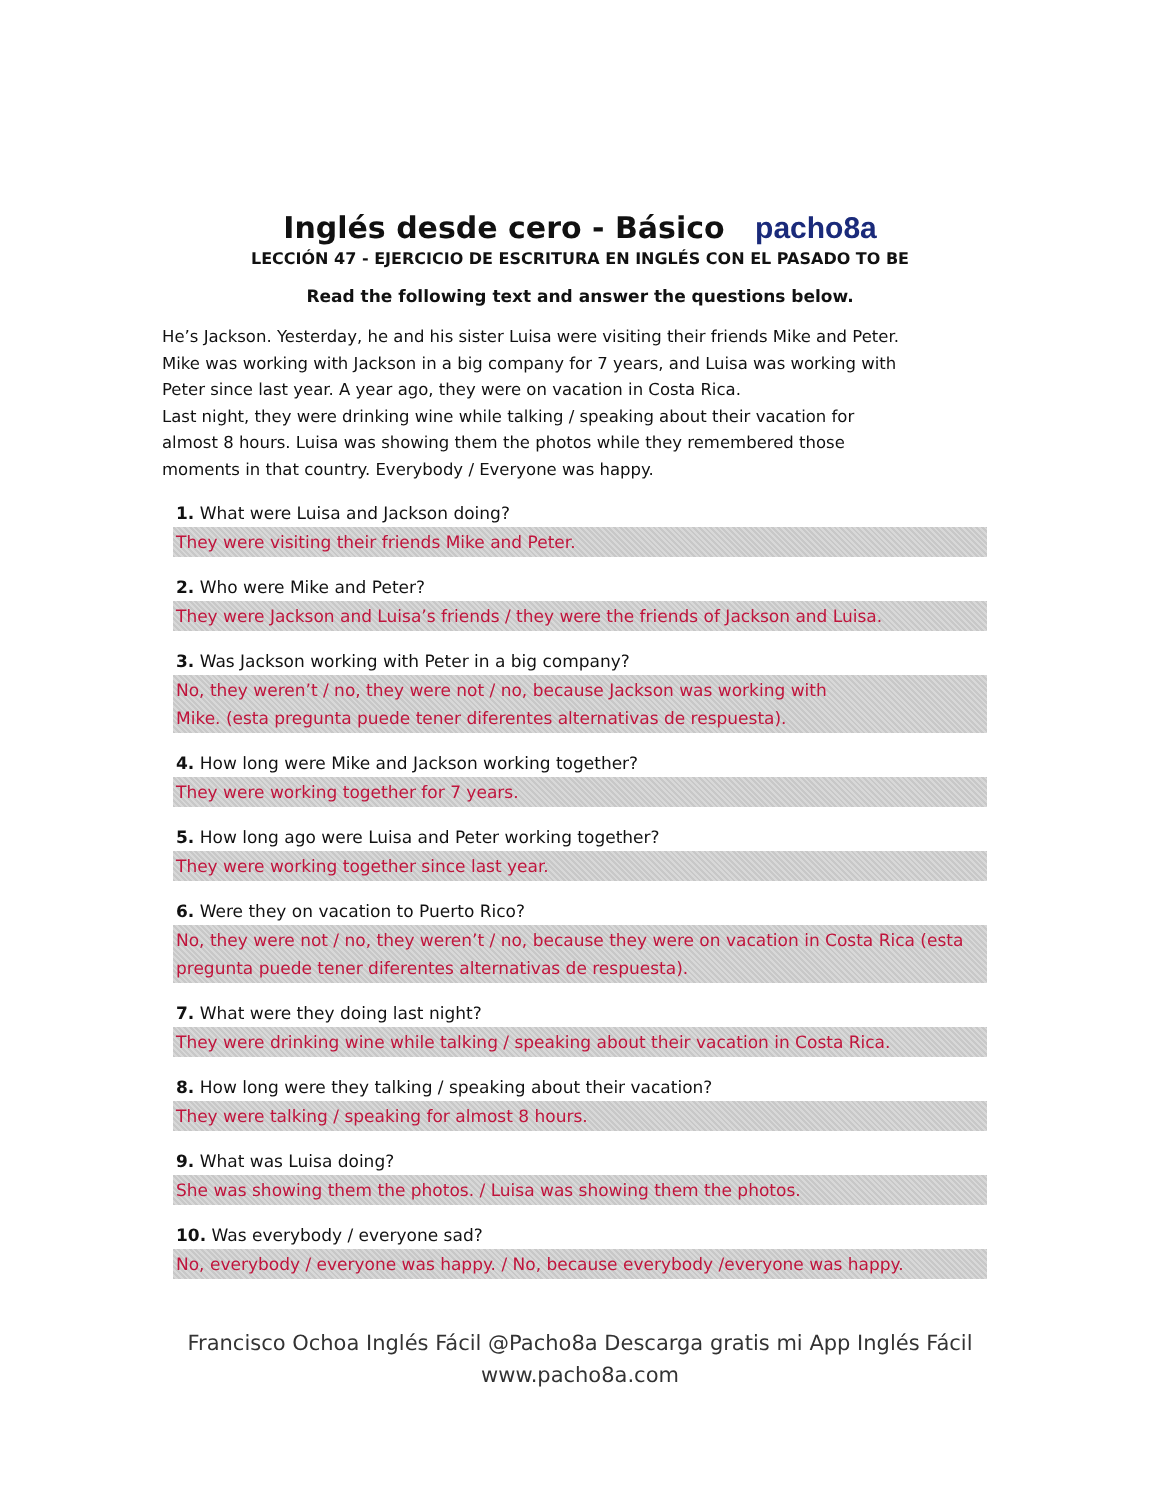Inglés desde cero - Básico pacho8a
LECCIÓN 47 - EJERCICIO DE ESCRITURA EN INGLÉS CON EL PASADO TO BE
Read the following text and answer the questions below.
He’s Jackson. Yesterday, he and his sister Luisa were visiting their friends Mike and Peter. Mike was working with Jackson in a big company for 7 years, and Luisa was working with Peter since last year. A year ago, they were on vacation in Costa Rica.
Last night, they were drinking wine while talking / speaking about their vacation for almost 8 hours. Luisa was showing them the photos while they remembered those moments in that country. Everybody / Everyone was happy.
1. What were Luisa and Jackson doing?
They were visiting their friends Mike and Peter.
2. Who were Mike and Peter?
They were Jackson and Luisa’s friends / they were the friends of Jackson and Luisa.
3. Was Jackson working with Peter in a big company?
No, they weren’t / no, they were not / no, because Jackson was working with
Mike. (esta pregunta puede tener diferentes alternativas de respuesta).
4. How long were Mike and Jackson working together?
They were working together for 7 years.
5. How long ago were Luisa and Peter working together?
They were working together since last year.
6. Were they on vacation to Puerto Rico?
No, they were not / no, they weren’t / no, because they were on vacation in Costa Rica (esta pregunta puede tener diferentes alternativas de respuesta).
7. What were they doing last night?
They were drinking wine while talking / speaking about their vacation in Costa Rica.
8. How long were they talking / speaking about their vacation?
They were talking / speaking for almost 8 hours.
9. What was Luisa doing?
She was showing them the photos. / Luisa was showing them the photos.
10. Was everybody / everyone sad?
No, everybody / everyone was happy. / No, because everybody /everyone was happy.
Francisco Ochoa Inglés Fácil @Pacho8a Descarga gratis mi App Inglés Fácil
www.pacho8a.com